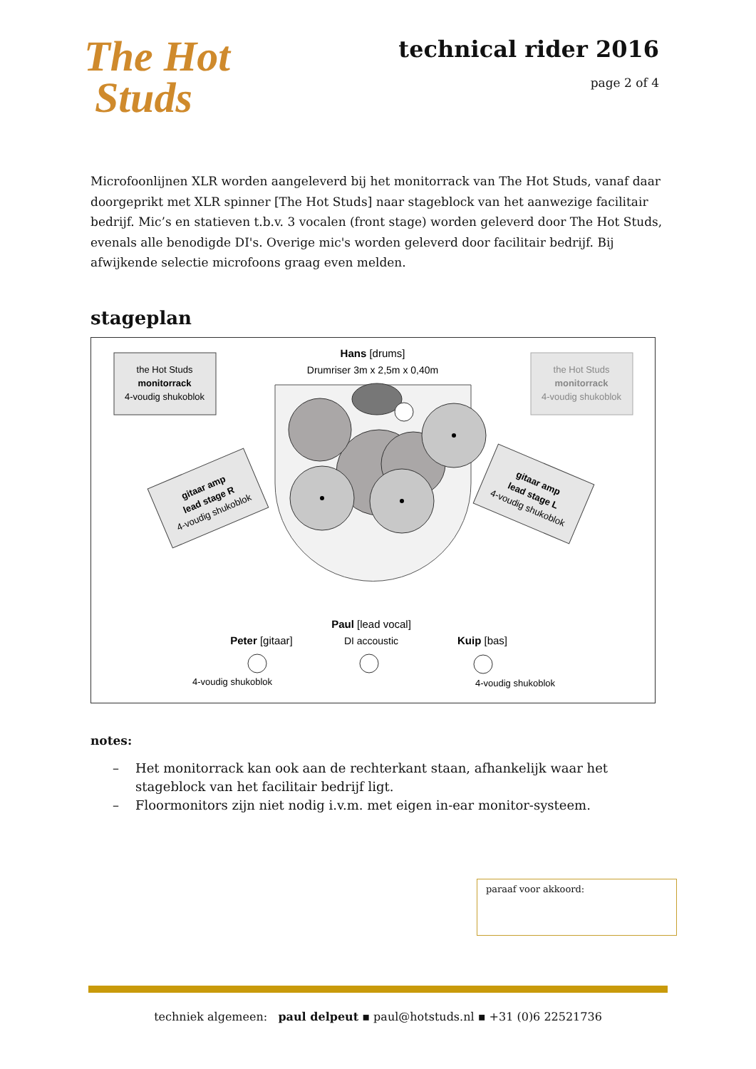The Hot
Studs
technical rider 2016
page 2 of 4
Microfoonlijnen XLR worden aangeleverd bij het monitorrack van The Hot Studs, vanaf daar doorgeprikt met XLR spinner [The Hot Studs] naar stageblock van het aanwezige facilitair bedrijf. Mic’s en statieven t.b.v. 3 vocalen (front stage) worden geleverd door The Hot Studs, evenals alle benodigde DI's. Overige mic's worden geleverd door facilitair bedrijf. Bij afwijkende selectie microfoons graag even melden.
stageplan
the Hot Studs
monitorrack
4-voudig shukoblok
Hans [drums]
Drumriser 3m x 2,5m x 0,40m
the Hot Studs
monitorrack
4-voudig shukoblok
gitaar amp
lead stage R
4-voudig shukoblok
gitaar amp
lead stage L
4-voudig shukoblok
Paul [lead vocal]
DI accoustic
Peter [gitaar]
Kuip [bas]
4-voudig shukoblok
4-voudig shukoblok
notes:
– Het monitorrack kan ook aan de rechterkant staan, afhankelijk waar het stageblock van het facilitair bedrijf ligt.
– Floormonitors zijn niet nodig i.v.m. met eigen in-ear monitor-systeem.
paraaf voor akkoord:
techniek algemeen: paul delpeut ▪ paul@hotstuds.nl ▪ +31 (0)6 22521736